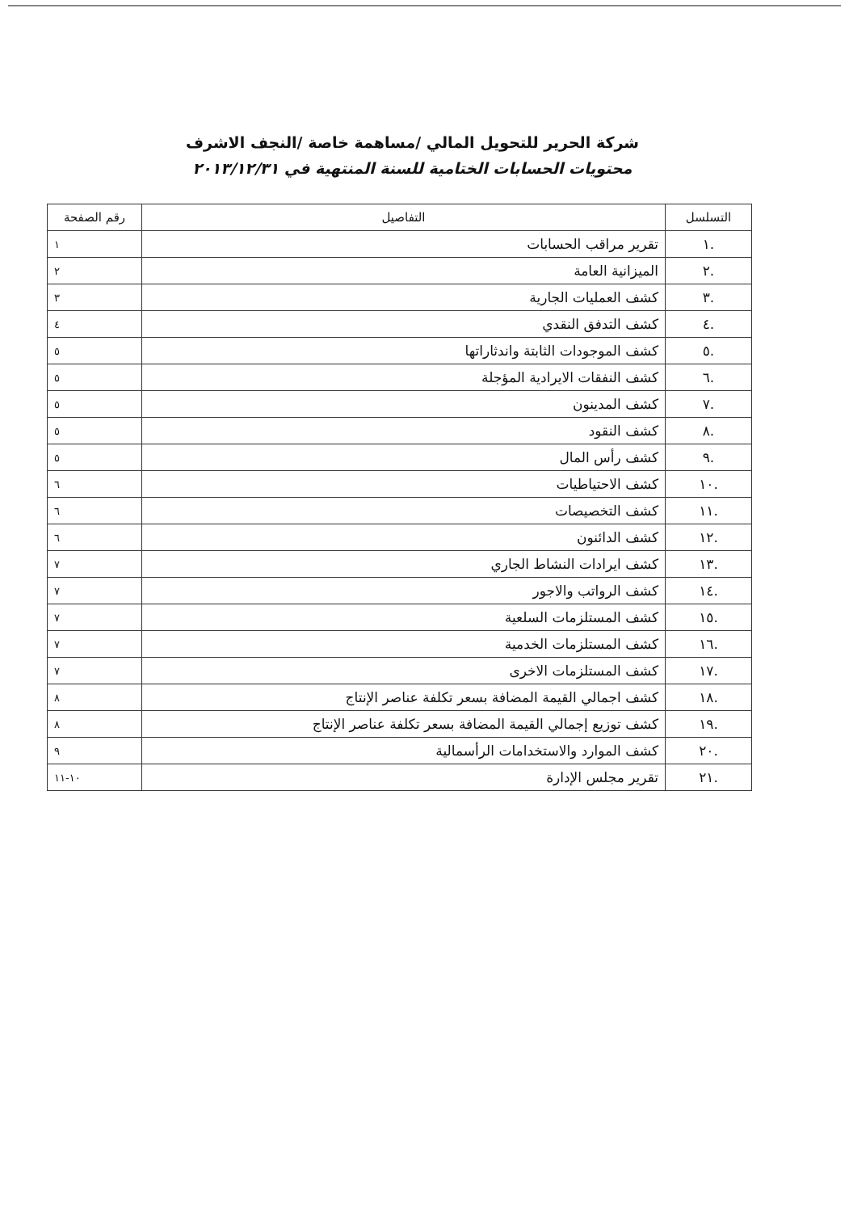شركة الحرير للتحويل المالي /مساهمة خاصة /النجف الاشرف
محتويات الحسابات الختامية للسنة المنتهية في ٢٠١٣/١٢/٣١
| التسلسل | التفاصيل | رقم الصفحة |
| --- | --- | --- |
| .١ | تقرير مراقب الحسابات | ١ |
| .٢ | الميزانية العامة | ٢ |
| .٣ | كشف العمليات الجارية | ٣ |
| .٤ | كشف التدفق النقدي | ٤ |
| .٥ | كشف الموجودات الثابتة واندثاراتها | ٥ |
| .٦ | كشف النفقات الايرادية المؤجلة | ٥ |
| .٧ | كشف المدينون | ٥ |
| .٨ | كشف النقود | ٥ |
| .٩ | كشف رأس المال | ٥ |
| .١٠ | كشف الاحتياطيات | ٦ |
| .١١ | كشف التخصيصات | ٦ |
| .١٢ | كشف الدائنون | ٦ |
| .١٣ | كشف ايرادات النشاط الجاري | ٧ |
| .١٤ | كشف الرواتب والاجور | ٧ |
| .١٥ | كشف المستلزمات السلعية | ٧ |
| .١٦ | كشف المستلزمات الخدمية | ٧ |
| .١٧ | كشف المستلزمات الاخرى | ٧ |
| .١٨ | كشف اجمالي القيمة المضافة بسعر تكلفة عناصر الإنتاج | ٨ |
| .١٩ | كشف توزيع إجمالي القيمة المضافة بسعر تكلفة عناصر الإنتاج | ٨ |
| .٢٠ | كشف الموارد والاستخدامات الرأسمالية | ٩ |
| .٢١ | تقرير مجلس الإدارة | ١٠-١١ |